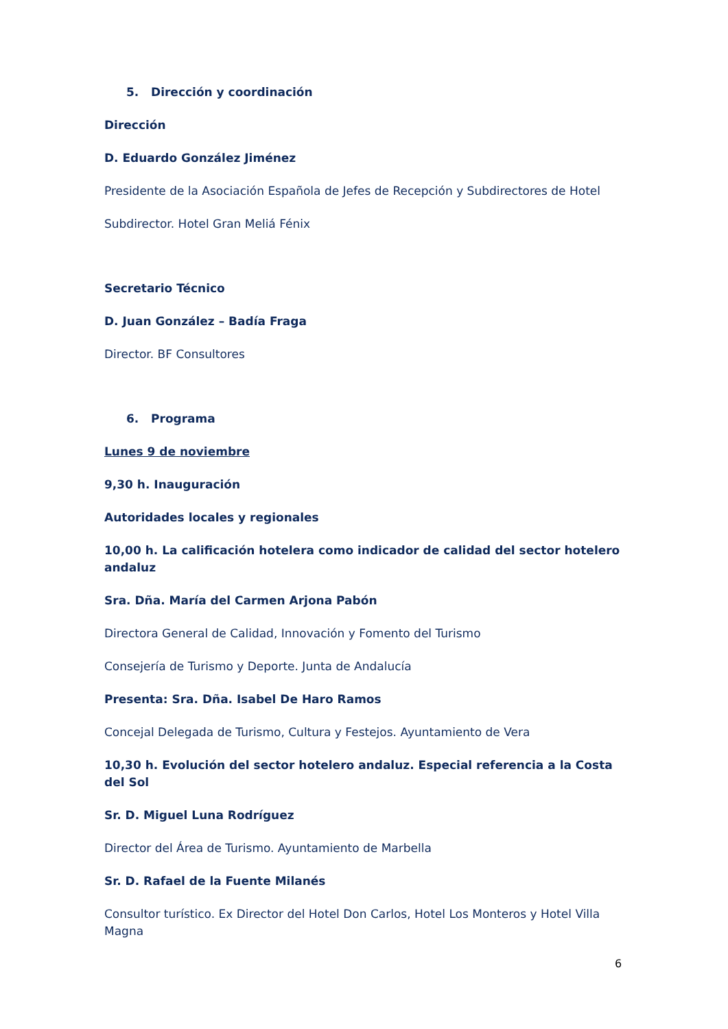5. Dirección y coordinación
Dirección
D. Eduardo González Jiménez
Presidente de la Asociación Española de Jefes de Recepción y Subdirectores de Hotel
Subdirector. Hotel Gran Meliá Fénix
Secretario Técnico
D. Juan González – Badía Fraga
Director. BF Consultores
6. Programa
Lunes 9 de noviembre
9,30 h. Inauguración
Autoridades locales y regionales
10,00 h. La calificación hotelera como indicador de calidad del sector hotelero andaluz
Sra. Dña. María del Carmen Arjona Pabón
Directora General de Calidad, Innovación y Fomento del Turismo
Consejería de Turismo y Deporte. Junta de Andalucía
Presenta: Sra. Dña. Isabel De Haro Ramos
Concejal Delegada de Turismo, Cultura y Festejos. Ayuntamiento de Vera
10,30 h. Evolución del sector hotelero andaluz. Especial referencia a la Costa del Sol
Sr. D. Miguel Luna Rodríguez
Director del Área de Turismo. Ayuntamiento de Marbella
Sr. D. Rafael de la Fuente Milanés
Consultor turístico. Ex Director del Hotel Don Carlos, Hotel Los Monteros y Hotel Villa Magna
6